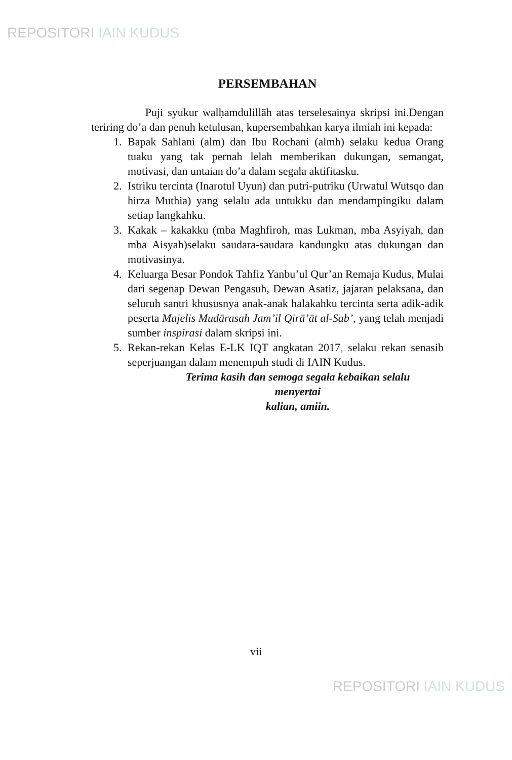REPOSITORI IAIN KUDUS
PERSEMBAHAN
Puji syukur walḥamdulillāh atas terselesainya skripsi ini.Dengan teriring do’a dan penuh ketulusan, kupersembahkan karya ilmiah ini kepada:
1. Bapak Sahlani (alm) dan Ibu Rochani (almh) selaku kedua Orang tuaku yang tak pernah lelah memberikan dukungan, semangat, motivasi, dan untaian do’a dalam segala aktifitasku.
2. Istriku tercinta (Inarotul Uyun) dan putri-putriku (Urwatul Wutsqo dan hirza Muthia) yang selalu ada untukku dan mendampingiku dalam setiap langkahku.
3. Kakak – kakakku (mba Maghfiroh, mas Lukman, mba Asyiyah, dan mba Aisyah)selaku saudara-saudara kandungku atas dukungan dan motivasinya.
4. Keluarga Besar Pondok Tahfiz Yanbu’ul Qur’an Remaja Kudus, Mulai dari segenap Dewan Pengasuh, Dewan Asatiz, jajaran pelaksana, dan seluruh santri khususnya anak-anak halakahku tercinta serta adik-adik peserta Majelis Mudārasah Jam’il Qirā’āt al-Sab’, yang telah menjadi sumber inspirasi dalam skripsi ini.
5. Rekan-rekan Kelas E-LK IQT angkatan 2017, selaku rekan senasib seperjuangan dalam menempuh studi di IAIN Kudus.
Terima kasih dan semoga segala kebaikan selalu
menyertai
kalian, amiin.
vii
REPOSITORI IAIN KUDUS